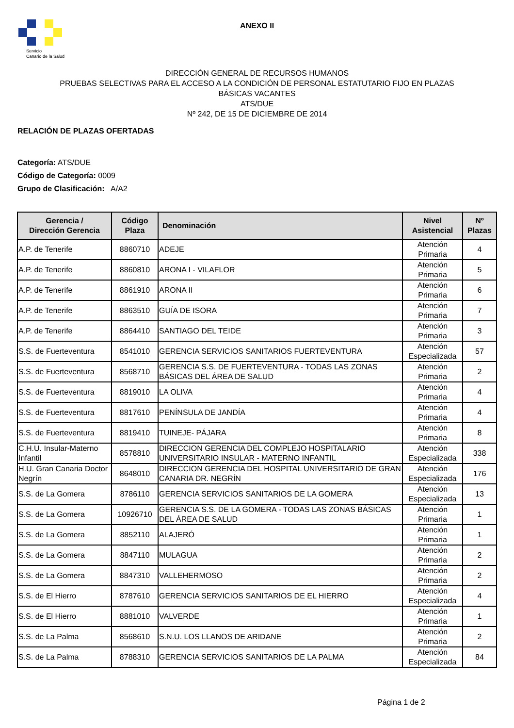Servicio
Canario de la Salud
ANEXO II
DIRECCIÓN GENERAL DE RECURSOS HUMANOS
PRUEBAS SELECTIVAS PARA EL ACCESO A LA CONDICIÓN DE PERSONAL ESTATUTARIO FIJO EN PLAZAS
BÁSICAS VACANTES
ATS/DUE
Nº 242, DE 15 DE DICIEMBRE DE 2014
RELACIÓN DE PLAZAS OFERTADAS
Categoría: ATS/DUE
Código de Categoría: 0009
Grupo de Clasificación: A/A2
| Gerencia / Dirección Gerencia | Código Plaza | Denominación | Nivel Asistencial | Nº Plazas |
| --- | --- | --- | --- | --- |
| A.P. de Tenerife | 8860710 | ADEJE | Atención Primaria | 4 |
| A.P. de Tenerife | 8860810 | ARONA I - VILAFLOR | Atención Primaria | 5 |
| A.P. de Tenerife | 8861910 | ARONA II | Atención Primaria | 6 |
| A.P. de Tenerife | 8863510 | GUÍA DE ISORA | Atención Primaria | 7 |
| A.P. de Tenerife | 8864410 | SANTIAGO DEL TEIDE | Atención Primaria | 3 |
| S.S. de Fuerteventura | 8541010 | GERENCIA SERVICIOS SANITARIOS FUERTEVENTURA | Atención Especializada | 57 |
| S.S. de Fuerteventura | 8568710 | GERENCIA S.S. DE FUERTEVENTURA - TODAS LAS ZONAS BÁSICAS DEL ÁREA DE SALUD | Atención Primaria | 2 |
| S.S. de Fuerteventura | 8819010 | LA OLIVA | Atención Primaria | 4 |
| S.S. de Fuerteventura | 8817610 | PENÍNSULA DE JANDÍA | Atención Primaria | 4 |
| S.S. de Fuerteventura | 8819410 | TUINEJE- PÁJARA | Atención Primaria | 8 |
| C.H.U. Insular-Materno Infantil | 8578810 | DIRECCION GERENCIA DEL COMPLEJO HOSPITALARIO UNIVERSITARIO INSULAR - MATERNO INFANTIL | Atención Especializada | 338 |
| H.U. Gran Canaria Doctor Negrín | 8648010 | DIRECCION GERENCIA DEL HOSPITAL UNIVERSITARIO DE GRAN CANARIA DR. NEGRÍN | Atención Especializada | 176 |
| S.S. de La Gomera | 8786110 | GERENCIA SERVICIOS SANITARIOS DE LA GOMERA | Atención Especializada | 13 |
| S.S. de La Gomera | 10926710 | GERENCIA S.S. DE LA GOMERA - TODAS LAS ZONAS BÁSICAS DEL ÁREA DE SALUD | Atención Primaria | 1 |
| S.S. de La Gomera | 8852110 | ALAJERÓ | Atención Primaria | 1 |
| S.S. de La Gomera | 8847110 | MULAGUA | Atención Primaria | 2 |
| S.S. de La Gomera | 8847310 | VALLEHERMOSO | Atención Primaria | 2 |
| S.S. de El Hierro | 8787610 | GERENCIA SERVICIOS SANITARIOS DE EL HIERRO | Atención Especializada | 4 |
| S.S. de El Hierro | 8881010 | VALVERDE | Atención Primaria | 1 |
| S.S. de La Palma | 8568610 | S.N.U. LOS LLANOS DE ARIDANE | Atención Primaria | 2 |
| S.S. de La Palma | 8788310 | GERENCIA SERVICIOS SANITARIOS DE LA PALMA | Atención Especializada | 84 |
Página 1 de 2